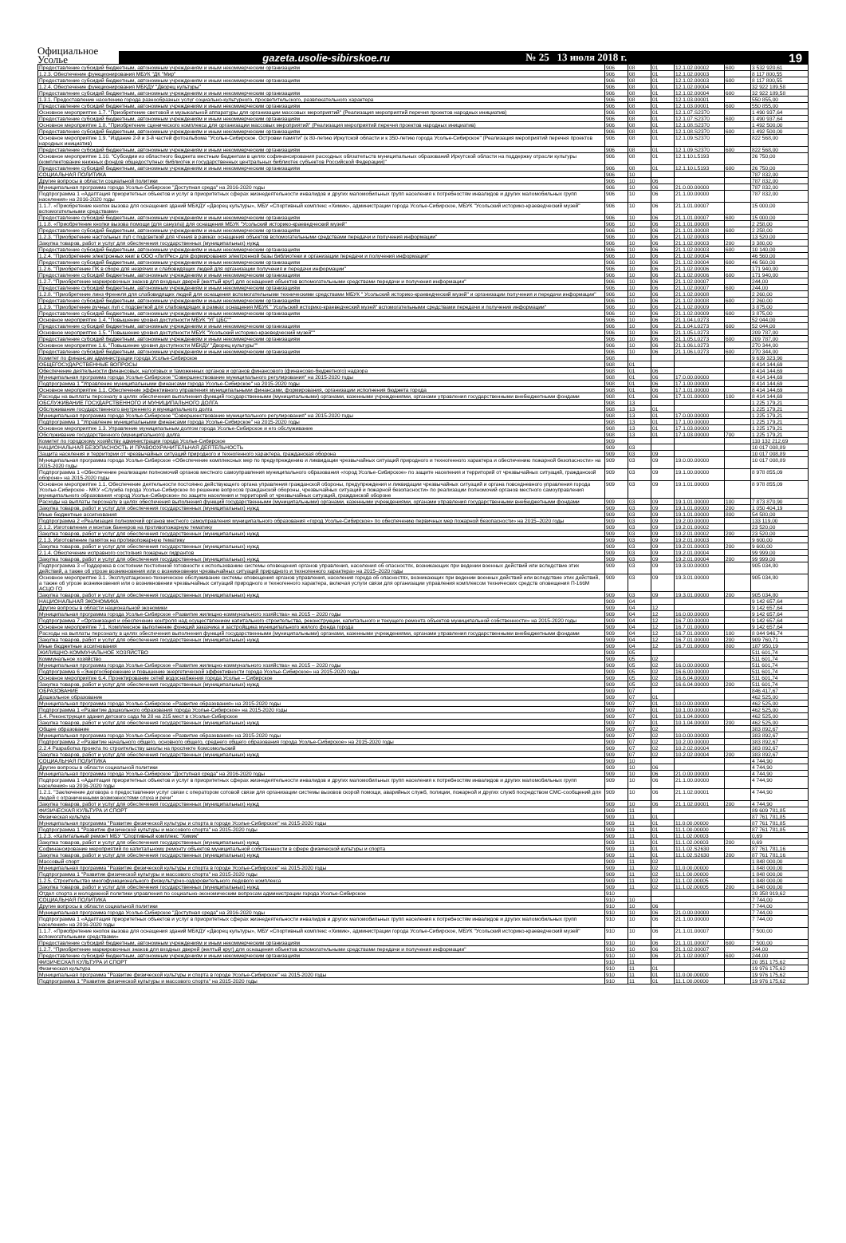Официальное
Усолье
gazeta.usolie-sibirskoe.ru № 25 13 июля 2018 г. 19
| Предоставление субсидий бюджетным, автономным учреждениям и иным некоммерческим организациям | 906 | 08 | 01 | 12.1.02.00002 | 600 | 3 532 920,61 |
| 1.2.3. Обеспечение функционирования МБУК "ДК "Мир" | 906 | 08 | 01 | 12.1.02.00003 | | 8 117 800,55 |
| Предоставление субсидий бюджетным, автономным учреждениям и иным некоммерческим организациям | 906 | 08 | 01 | 12.1.02.00003 | 600 | 8 117 800,55 |
| 1.2.4. Обеспечение функционирования МБКДУ "Дворец культуры" | 906 | 08 | 01 | 12.1.02.00004 | | 32 922 189,58 |
| Предоставление субсидий бюджетным, автономным учреждениям и иным некоммерческим организациям | 906 | 08 | 01 | 12.1.02.00004 | 600 | 32 922 189,58 |
| 1.3.1. Предоставление населению города разнообразных услуг социально-культурного, просветительского, развлекательного характера | 906 | 08 | 01 | 12.1.03.00001 | | 550 855,00 |
| Предоставление субсидий бюджетным, автономным учреждениям и иным некоммерческим организациям | 906 | 08 | 01 | 12.1.03.00001 | 600 | 550 855,00 |
| Основное мероприятие 1.7. "Приобретение световой и музыкальной аппаратуры для организации массовых мероприятий" (Реализация мероприятий перечня проектов народных инициатив) | 906 | 08 | 01 | 12.1.07.S2370 | | 1 490 937,64 |
| Предоставление субсидий бюджетным, автономным учреждениям и иным некоммерческим организациям | 906 | 08 | 01 | 12.1.07.S2370 | 600 | 1 490 937,64 |
| Основное мероприятие 1.8. "Приобретение сценического комплекса для организации массовых мероприятий" (Реализация мероприятий перечня проектов народных инициатив) | 906 | 08 | 01 | 12.1.08.S2370 | | 1 492 500,00 |
| Предоставление субсидий бюджетным, автономным учреждениям и иным некоммерческим организациям | 906 | 08 | 01 | 12.1.08.S2370 | 600 | 1 492 500,00 |
| Основное мероприятие 1.9. "Издание 2-й и 3-й частей фотоальбома "Усолье-Сибирское. Островки памяти" (к 80-летию Иркутской области и к 350-летию города Усолье-Сибирское" (Реализация мероприятий перечня проектов народных инициатив) | 906 | 08 | 01 | 12.1.09.S2370 | | 822 568,00 |
| Предоставление субсидий бюджетным, автономным учреждениям и иным некоммерческим организациям | 906 | 08 | 01 | 12.1.09.S2370 | 600 | 822 568,00 |
| Основное мероприятие 1.10. "Субсидии из областного бюджета местным бюджетам в целях софинансирования расходных обязательств муниципальных образований Иркутской области на поддержку отрасли культуры (комплектование книжных фондов общедоступных библиотек и государственных центральных библиотек субъектов Российской Федерации)" | 906 | 08 | 01 | 12.1.10.L5193 | | 26 750,00 |
| Предоставление субсидий бюджетным, автономным учреждениям и иным некоммерческим организациям | 906 | 08 | 01 | 12.1.10.L5193 | 600 | 26 750,00 |
| СОЦИАЛЬНАЯ ПОЛИТИКА | 906 | 10 | | | | 787 832,00 |
| Другие вопросы в области социальной политики | 906 | 10 | 06 | | | 787 832,00 |
| Муниципальная программа города Усолье-Сибирское "Доступная среда" на 2016-2020 годы | 906 | 10 | 06 | 21.0.00.00000 | | 787 832,00 |
| Подпрограмма 1 «Адаптация приоритетных объектов и услуг в приоритетных сферах жизнедеятельности инвалидов и других маломобильных групп населения к потребностям инвалидов и других маломобильных групп населения» на 2016-2020 годы | 906 | 10 | 06 | 21.1.00.00000 | | 787 832,00 |
| 1.1.7. «Приобретение кнопок вызова для оснащения зданий МБКДУ «Дворец культуры», МБУ «Спортивный комплекс «Химик», администрации города Усолье-Сибирское, МБУК "Усольский историко-краеведческий музей" вспомогательными средствами» | 906 | 10 | 06 | 21.1.01.00007 | | 15 000,00 |
| Предоставление субсидий бюджетным, автономным учреждениям и иным некоммерческим организациям | 906 | 10 | 06 | 21.1.01.00007 | 600 | 15 000,00 |
| 1.1.8. «Приобретение кнопки вызова помощи (для санузла) для оснащения МБУК "Усольский историко-краеведческий музей" | 906 | 10 | 06 | 21.1.01.00008 | | 2 258,00 |
| Предоставление субсидий бюджетным, автономным учреждениям и иным некоммерческим организациям | 906 | 10 | 06 | 21.1.01.00008 | 600 | 2 258,00 |
| 1.2.3. "Приобретение настольных луп с подсветкой для чтения в рамках оснащения объектов вспомогательными средствами передачи и получения информации" | 906 | 10 | 06 | 21.1.02.00003 | | 13 520,00 |
| Закупка товаров, работ и услуг для обеспечения государственных (муниципальных) нужд | 906 | 10 | 06 | 21.1.02.00003 | 200 | 3 380,00 |
| Предоставление субсидий бюджетным, автономным учреждениям и иным некоммерческим организациям | 906 | 10 | 06 | 21.1.02.00003 | 600 | 10 140,00 |
| 1.2.4. "Приобретение электронных книг в ООО «ЛитРес» для формирования электронной базы библиотеки и организации передачи и получения информации" | 906 | 10 | 06 | 21.1.02.00004 | | 46 560,00 |
| Предоставление субсидий бюджетным, автономным учреждениям и иным некоммерческим организациям | 906 | 10 | 06 | 21.1.02.00004 | 600 | 46 560,00 |
| 1.2.6. "Приобретение ПК в сборе для незрячих и слабовидящих людей для организации получения и передачи информации" | 906 | 10 | 06 | 21.1.02.00006 | | 171 940,00 |
| Предоставление субсидий бюджетным, автономным учреждениям и иным некоммерческим организациям | 906 | 10 | 06 | 21.1.02.00006 | 600 | 171 940,00 |
| 1.2.7. "Приобретение маркировочных знаков для входных дверей (желтый круг) для оснащения объектов вспомогательными средствами передачи и получения информации" | 906 | 10 | 06 | 21.1.02.00007 | | 244,00 |
| Предоставление субсидий бюджетным, автономным учреждениям и иным некоммерческим организациям | 906 | 10 | 06 | 21.1.02.00007 | 600 | 244,00 |
| 1.2.8. "Приобретение линз Френеля для слабовидящих людей для оснащения вспомогательными техническими средствами МБУК " Усольский историко-краеведческий музей" и организации получения и передачи информации" | 906 | 10 | 06 | 21.1.02.00008 | | 2 260,00 |
| Предоставление субсидий бюджетным, автономным учреждениям и иным некоммерческим организациям | 906 | 10 | 06 | 21.1.02.00008 | 600 | 2 260,00 |
| 1.2.9. "Приобретение ручных луп с подсветкой для слабовидящих в рамках оснащения МБУК " Усольский историко-краеведческий музей" вспомогательными средствами передачи и получения информации" | 906 | 10 | 06 | 21.1.02.00009 | | 3 875,00 |
| Предоставление субсидий бюджетным, автономным учреждениям и иным некоммерческим организациям | 906 | 10 | 06 | 21.1.02.00009 | 600 | 3 875,00 |
| Основное мероприятие 1.4. "Повышение уровня доступности МБУК "УГ ЦБС"" | 906 | 10 | 06 | 21.1.04.L0273 | | 52 044,00 |
| Предоставление субсидий бюджетным, автономным учреждениям и иным некоммерческим организациям | 906 | 10 | 06 | 21.1.04.L0273 | 600 | 52 044,00 |
| Основное мероприятие 1.5. "Повышение уровня доступности МБУК "Усольский историко-краеведческий музей"" | 906 | 10 | 06 | 21.1.05.L0273 | | 209 787,00 |
| Предоставление субсидий бюджетным, автономным учреждениям и иным некоммерческим организациям | 906 | 10 | 06 | 21.1.05.L0273 | 600 | 209 787,00 |
| Основное мероприятие 1.6. "Повышение уровня доступности МБКДУ "Дворец культуры"" | 906 | 10 | 06 | 21.1.06.L0273 | | 270 344,00 |
| Предоставление субсидий бюджетным, автономным учреждениям и иным некоммерческим организациям | 906 | 10 | 06 | 21.1.06.L0273 | 600 | 270 344,00 |
| Комитет по финансам администрации города Усолье-Сибирское | 908 | | | | | 9 639 323,90 |
| ОБЩЕГОСУДАРСТВЕННЫЕ ВОПРОСЫ | 908 | 01 | | | | 8 414 144,69 |
| Обеспечение деятельности финансовых, налоговых и таможенных органов и органов финансового (финансово-бюджетного) надзора | 908 | 01 | 06 | | | 8 414 144,69 |
| Муниципальная программа города Усолье-Сибирское "Совершенствование муниципального регулирования" на 2015-2020 годы | 908 | 01 | 06 | 17.0.00.00000 | | 8 414 144,69 |
| Подпрограмма 1 "Управление муниципальными финансами города Усолье-Сибирское" на 2015-2020 годы | 908 | 01 | 06 | 17.1.00.00000 | | 8 414 144,69 |
| Основное мероприятие 1.1. Обеспечение эффективного управления муниципальными финансами, формирования, организации исполнения бюджета города | 908 | 01 | 06 | 17.1.01.00000 | | 8 414 144,69 |
| Расходы на выплаты персоналу в целях обеспечения выполнения функций государственными (муниципальными) органами, казенными учреждениями, органами управления государственными внебюджетными фондами | 908 | 01 | 06 | 17.1.01.00000 | 100 | 8 414 144,69 |
| ОБСЛУЖИВАНИЕ ГОСУДАРСТВЕННОГО И МУНИЦИПАЛЬНОГО ДОЛГА | 908 | 13 | | | | 1 225 179,21 |
| Обслуживание государственного внутреннего и муниципального долга | 908 | 13 | 01 | | | 1 225 179,21 |
| Муниципальная программа города Усолье-Сибирское "Совершенствование муниципального регулирования" на 2015-2020 годы | 908 | 13 | 01 | 17.0.00.00000 | | 1 225 179,21 |
| Подпрограмма 1 "Управление муниципальными финансами города Усолье-Сибирское" на 2015-2020 годы | 908 | 13 | 01 | 17.1.00.00000 | | 1 225 179,21 |
| Основное мероприятие 1.3. Управление муниципальным долгом города Усолье-Сибирское и его обслуживание | 908 | 13 | 01 | 17.1.03.00000 | | 1 225 179,21 |
| Обслуживание государственного (муниципального) долга | 908 | 13 | 01 | 17.1.03.00000 | 700 | 1 225 179,21 |
| Комитет по городскому хозяйству администрации города Усолье-Сибирское | 909 | | | | | 110 132 212,69 |
| НАЦИОНАЛЬНАЯ БЕЗОПАСНОСТЬ И ПРАВООХРАНИТЕЛЬНАЯ ДЕЯТЕЛЬНОСТЬ | 909 | 03 | | | | 10 017 008,89 |
| Защита населения и территории от чрезвычайных ситуаций природного и техногенного характера, гражданская оборона | 909 | 03 | 09 | | | 10 017 008,89 |
| Муниципальная программа города Усолье-Сибирское «Обеспечение комплексных мер по предупреждению и ликвидации чрезвычайных ситуаций природного и техногенного характера и обеспечению пожарной безопасности» на 2015-2020 годы | 909 | 03 | 09 | 19.0.00.00000 | | 10 017 008,89 |
| Подпрограмма 1 «Обеспечение реализации полномочий органов местного самоуправления муниципального образования «город Усолье-Сибирское» по защите населения и территорий от чрезвычайных ситуаций, гражданской обороне» на 2015-2020 годы | 909 | 03 | 09 | 19.1.00.00000 | | 8 978 855,09 |
| Основное мероприятие 1.1. Обеспечение деятельности постоянно действующего органа управления гражданской обороны, предупреждения и ликвидации чрезвычайных ситуаций и органа повседневного управления города Усолье-Сибирское - МКУ «Служба города Усолье-Сибирское по решению вопросов гражданской обороны, чрезвычайных ситуаций и пожарной безопасности» по реализации полномочий органов местного самоуправления муниципального образования «город Усолье-Сибирское» по защите населения и территорий от чрезвычайных ситуаций, гражданской обороне | 909 | 03 | 09 | 19.1.01.00000 | | 8 978 855,09 |
| Расходы на выплаты персоналу в целях обеспечения выполнения функций государственными (муниципальными) органами, казенными учреждениями, органами управления государственными внебюджетными фондами | 909 | 03 | 09 | 19.1.01.00000 | 100 | 7 873 870,90 |
| Закупка товаров, работ и услуг для обеспечения государственных (муниципальных) нужд | 909 | 03 | 09 | 19.1.01.00000 | 200 | 1 050 404,19 |
| Иные бюджетные ассигнования | 909 | 03 | 09 | 19.1.01.00000 | 800 | 54 580,00 |
| Подпрограмма 2 «Реализация полномочий органов местного самоуправления муниципального образования «город Усолье-Сибирское» по обеспечению первичных мер пожарной безопасности» на 2015–2020 годы | 909 | 03 | 09 | 19.2.00.00000 | | 133 119,00 |
| 2.1.2. Изготовление и монтаж баннеров на противопожарную тематику | 909 | 03 | 09 | 19.2.01.00002 | | 23 520,00 |
| Закупка товаров, работ и услуг для обеспечения государственных (муниципальных) нужд | 909 | 03 | 09 | 19.2.01.00002 | 200 | 23 520,00 |
| 2.1.3. Изготовление памяток на противопожарную тематику | 909 | 03 | 09 | 19.2.01.00003 | | 9 600,00 |
| Закупка товаров, работ и услуг для обеспечения государственных (муниципальных) нужд | 909 | 03 | 09 | 19.2.01.00003 | 200 | 9 600,00 |
| 2.1.4. Обеспечение исправного состояния пожарных гидрантов | 909 | 03 | 09 | 19.2.01.00004 | | 99 999,00 |
| Закупка товаров, работ и услуг для обеспечения государственных (муниципальных) нужд | 909 | 03 | 09 | 19.2.01.00004 | 200 | 99 999,00 |
| Подпрограмма 3 «Поддержка в состоянии постоянной готовности к использованию системы оповещения органов управления, населения об опасностях, возникающих при ведении военных действий или вследствие этих действий, а также об угрозе возникновения или о возникновении чрезвычайных ситуаций природного и техногенного характера» на 2015–2020 годы | 909 | 03 | 09 | 19.3.00.00000 | | 905 034,80 |
| Основное мероприятие 3.1. Эксплуатационно-техническое обслуживание системы оповещения органов управления, населения города об опасностях, возникающих при ведении военных действий или вследствие этих действий, а также об угрозе возникновения или о возникновении чрезвычайных ситуаций природного и техногенного характера, включая услуги связи для организации управления комплексом технических средств оповещения П-166М АСЦО ГО | 909 | 03 | 09 | 19.3.01.00000 | | 905 034,80 |
| Закупка товаров, работ и услуг для обеспечения государственных (муниципальных) нужд | 909 | 03 | 09 | 19.3.01.00000 | 200 | 905 034,80 |
| НАЦИОНАЛЬНАЯ ЭКОНОМИКА | 909 | 04 | | | | 9 142 657,64 |
| Другие вопросы в области национальной экономики | 909 | 04 | 12 | | | 9 142 657,64 |
| Муниципальная программа города Усолье-Сибирское «Развитие жилищно-коммунального хозяйства» на 2015 – 2020 годы | 909 | 04 | 12 | 16.0.00.00000 | | 9 142 657,64 |
| Подпрограмма 7 «Организация и обеспечение контроля над осуществлением капитального строительства, реконструкции, капитального и текущего ремонта объектов муниципальной собственности» на 2015-2020 годы | 909 | 04 | 12 | 16.7.00.00000 | | 9 142 657,64 |
| Основное мероприятие 7.1. Комплексное выполнение функций заказчика и застройщика муниципального жилого фонда города | 909 | 04 | 12 | 16.7.01.00000 | | 9 142 657,64 |
| Расходы на выплаты персоналу в целях обеспечения выполнения функций государственными (муниципальными) органами, казенными учреждениями, органами управления государственными внебюджетными фондами | 909 | 04 | 12 | 16.7.01.00000 | 100 | 8 044 946,74 |
| Закупка товаров, работ и услуг для обеспечения государственных (муниципальных) нужд | 909 | 04 | 12 | 16.7.01.00000 | 200 | 909 760,71 |
| Иные бюджетные ассигнования | 909 | 04 | 12 | 16.7.01.00000 | 800 | 187 950,19 |
| ЖИЛИЩНО-КОММУНАЛЬНОЕ ХОЗЯЙСТВО | 909 | 05 | | | | 511 601,74 |
| Коммунальное хозяйство | 909 | 05 | 02 | | | 511 601,74 |
| Муниципальная программа города Усолье-Сибирское «Развитие жилищно-коммунального хозяйства» на 2015 – 2020 годы | 909 | 05 | 02 | 16.0.00.00000 | | 511 601,74 |
| Подпрограмма 6 «Энергосбережение и повышение энергетической эффективности города Усолье-Сибирское» на 2015-2020 годы | 909 | 05 | 02 | 16.6.00.00000 | | 511 601,74 |
| Основное мероприятие 6.4. Проектирование сетей водоснабжения города Усолье – Сибирское | 909 | 05 | 02 | 16.6.04.00000 | | 511 601,74 |
| Закупка товаров, работ и услуг для обеспечения государственных (муниципальных) нужд | 909 | 05 | 02 | 16.6.04.00000 | 200 | 511 601,74 |
| ОБРАЗОВАНИЕ | 909 | 07 | | | | 846 417,67 |
| Дошкольное образование | 909 | 07 | 01 | | | 462 525,00 |
| Муниципальная программа города Усолье-Сибирское «Развитие образования» на 2015-2020 годы | 909 | 07 | 01 | 10.0.00.00000 | | 462 525,00 |
| Подпрограмма 1 «Развитие дошкольного образования города Усолье-Сибирское» на 2015-2020 годы | 909 | 07 | 01 | 10.1.00.00000 | | 462 525,00 |
| 1.4. Реконструкция здания детского сада № 28 на 215 мест в г.Усолье-Сибирское | 909 | 07 | 01 | 10.1.04.00000 | | 462 525,00 |
| Закупка товаров, работ и услуг для обеспечения государственных (муниципальных) нужд | 909 | 07 | 01 | 10.1.04.00000 | 200 | 462 525,00 |
| Общее образование | 909 | 07 | 02 | | | 383 892,67 |
| Муниципальная программа города Усолье-Сибирское «Развитие образования» на 2015-2020 годы | 909 | 07 | 02 | 10.0.00.00000 | | 383 892,67 |
| Подпрограмма 2 «Развитие начального общего, основного общего, среднего общего образования города Усолье-Сибирское» на 2015-2020 годы | 909 | 07 | 02 | 10.2.00.00000 | | 383 892,67 |
| 2.2.4 Разработка проекта по строительству школы на проспекте Комсомольский | 909 | 07 | 02 | 10.2.02.00004 | | 383 892,67 |
| Закупка товаров, работ и услуг для обеспечения государственных (муниципальных) нужд | 909 | 07 | 02 | 10.2.02.00004 | 200 | 383 892,67 |
| СОЦИАЛЬНАЯ ПОЛИТИКА | 909 | 10 | | | | 4 744,90 |
| Другие вопросы в области социальной политики | 909 | 10 | 06 | | | 4 744,90 |
| Муниципальная программа города Усолье-Сибирское "Доступная среда" на 2016-2020 годы | 909 | 10 | 06 | 21.0.00.00000 | | 4 744,90 |
| Подпрограмма 1 «Адаптация приоритетных объектов и услуг в приоритетных сферах жизнедеятельности инвалидов и других маломобильных групп населения к потребностям инвалидов и других маломобильных групп населения» на 2016-2020 годы | 909 | 10 | 06 | 21.1.00.00000 | | 4 744,90 |
| 1.2.1. "Заключение договора о предоставлении услуг связи с оператором сотовой связи для организации системы вызовов скорой помощи, аварийных служб, полиции, пожарной и других служб посредством СМС-сообщений для людей с ограниченными возможностями слуха и речи" | 909 | 10 | 06 | 21.1.02.00001 | | 4 744,90 |
| Закупка товаров, работ и услуг для обеспечения государственных (муниципальных) нужд | 909 | 10 | 06 | 21.1.02.00001 | 200 | 4 744,90 |
| ФИЗИЧЕСКАЯ КУЛЬТУРА И СПОРТ | 909 | 11 | | | | 89 609 781,85 |
| Физическая культура | 909 | 11 | 01 | | | 87 761 781,85 |
| Муниципальная программа "Развитие физической культуры и спорта в городе Усолье-Сибирское" на 2015-2020 годы | 909 | 11 | 01 | 11.0.00.00000 | | 87 761 781,85 |
| Подпрограмма 1 "Развитие физической культуры и массового спорта" на 2015-2020 годы | 909 | 11 | 01 | 11.1.00.00000 | | 87 761 781,85 |
| 1.2.3. «Капитальный ремонт МБУ "Спортивный комплекс "Химик" | 909 | 11 | 01 | 11.1.02.00003 | | 0,69 |
| Закупка товаров, работ и услуг для обеспечения государственных (муниципальных) нужд | 909 | 11 | 01 | 11.1.02.00003 | 200 | 0,69 |
| Софинансирование мероприятий по капитальному ремонту объектов муниципальной собственности в сфере физической культуры и спорта | 909 | 11 | 01 | 11.1.02.S2630 | | 87 761 781,16 |
| Закупка товаров, работ и услуг для обеспечения государственных (муниципальных) нужд | 909 | 11 | 01 | 11.1.02.S2630 | 200 | 87 761 781,16 |
| Массовый спорт | 909 | 11 | 02 | | | 1 848 000,00 |
| Муниципальная программа "Развитие физической культуры и спорта в городе Усолье-Сибирское" на 2015-2020 годы | 909 | 11 | 02 | 11.0.00.00000 | | 1 848 000,00 |
| Подпрограмма 1 "Развитие физической культуры и массового спорта" на 2015-2020 годы | 909 | 11 | 02 | 11.1.00.00000 | | 1 848 000,00 |
| 1.2.5. Строительство многофункционального физкультурно-оздоровительного ледового комплекса | 909 | 11 | 02 | 11.1.02.00005 | | 1 848 000,00 |
| Закупка товаров, работ и услуг для обеспечения государственных (муниципальных) нужд | 909 | 11 | 02 | 11.1.02.00005 | 200 | 1 848 000,00 |
| Отдел спорта и молодежной политики управления по социально-экономическим вопросам администрации города Усолье-Сибирское | 910 | | | | | 20 358 919,62 |
| СОЦИАЛЬНАЯ ПОЛИТИКА | 910 | 10 | | | | 7 744,00 |
| Другие вопросы в области социальной политики | 910 | 10 | 06 | | | 7 744,00 |
| Муниципальная программа города Усолье-Сибирское "Доступная среда" на 2016-2020 годы | 910 | 10 | 06 | 21.0.00.00000 | | 7 744,00 |
| Подпрограмма 1 «Адаптация приоритетных объектов и услуг в приоритетных сферах жизнедеятельности инвалидов и других маломобильных групп населения к потребностям инвалидов и других маломобильных групп населения» на 2016-2020 годы | 910 | 10 | 06 | 21.1.00.00000 | | 7 744,00 |
| 1.1.7. «Приобретение кнопок вызова для оснащения зданий МБКДУ «Дворец культуры», МБУ «Спортивный комплекс «Химик», администрации города Усолье-Сибирское, МБУК "Усольский историко-краеведческий музей" вспомогательными средствами» | 910 | 10 | 06 | 21.1.01.00007 | | 7 500,00 |
| Предоставление субсидий бюджетным, автономным учреждениям и иным некоммерческим организациям | 910 | 10 | 06 | 21.1.01.00007 | 600 | 7 500,00 |
| 1.2.7. "Приобретение маркировочных знаков для входных дверей (желтый круг) для оснащения объектов вспомогательными средствами передачи и получения информации" | 910 | 10 | 06 | 21.1.02.00007 | | 244,00 |
| Предоставление субсидий бюджетным, автономным учреждениям и иным некоммерческим организациям | 910 | 10 | 06 | 21.1.02.00007 | 600 | 244,00 |
| ФИЗИЧЕСКАЯ КУЛЬТУРА И СПОРТ | 910 | 11 | | | | 20 351 175,62 |
| Физическая культура | 910 | 11 | 01 | | | 19 976 175,62 |
| Муниципальная программа "Развитие физической культуры и спорта в городе Усолье-Сибирское" на 2015-2020 годы | 910 | 11 | 01 | 11.0.00.00000 | | 19 976 175,62 |
| Подпрограмма 1 "Развитие физической культуры и массового спорта" на 2015-2020 годы | 910 | 11 | 01 | 11.1.00.00000 | | 19 976 175,62 |